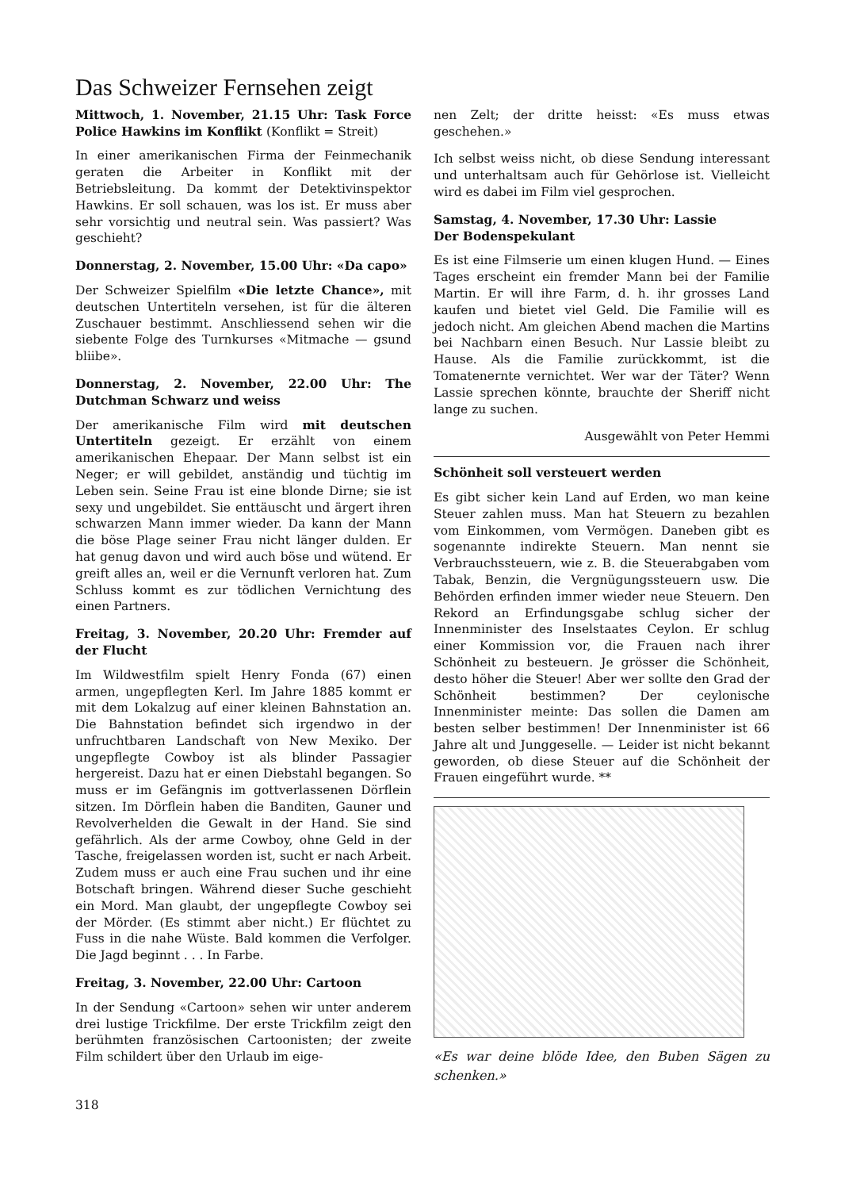Das Schweizer Fernsehen zeigt
Mittwoch, 1. November, 21.15 Uhr: Task Force Police Hawkins im Konflikt (Konflikt = Streit)
In einer amerikanischen Firma der Feinmechanik geraten die Arbeiter in Konflikt mit der Betriebsleitung. Da kommt der Detektivinspektor Hawkins. Er soll schauen, was los ist. Er muss aber sehr vorsichtig und neutral sein. Was passiert? Was geschieht?
Donnerstag, 2. November, 15.00 Uhr: «Da capo»
Der Schweizer Spielfilm «Die letzte Chance», mit deutschen Untertiteln versehen, ist für die älteren Zuschauer bestimmt. Anschliessend sehen wir die siebente Folge des Turnkurses «Mitmache — gsund bliibe».
Donnerstag, 2. November, 22.00 Uhr: The Dutchman Schwarz und weiss
Der amerikanische Film wird mit deutschen Untertiteln gezeigt. Er erzählt von einem amerikanischen Ehepaar. Der Mann selbst ist ein Neger; er will gebildet, anständig und tüchtig im Leben sein. Seine Frau ist eine blonde Dirne; sie ist sexy und ungebildet. Sie enttäuscht und ärgert ihren schwarzen Mann immer wieder. Da kann der Mann die böse Plage seiner Frau nicht länger dulden. Er hat genug davon und wird auch böse und wütend. Er greift alles an, weil er die Vernunft verloren hat. Zum Schluss kommt es zur tödlichen Vernichtung des einen Partners.
Freitag, 3. November, 20.20 Uhr: Fremder auf der Flucht
Im Wildwestfilm spielt Henry Fonda (67) einen armen, ungepflegten Kerl. Im Jahre 1885 kommt er mit dem Lokalzug auf einer kleinen Bahnstation an. Die Bahnstation befindet sich irgendwo in der unfruchtbaren Landschaft von New Mexiko. Der ungepflegte Cowboy ist als blinder Passagier hergereist. Dazu hat er einen Diebstahl begangen. So muss er im Gefängnis im gottverlassenen Dörflein sitzen. Im Dörflein haben die Banditen, Gauner und Revolverhelden die Gewalt in der Hand. Sie sind gefährlich. Als der arme Cowboy, ohne Geld in der Tasche, freigelassen worden ist, sucht er nach Arbeit. Zudem muss er auch eine Frau suchen und ihr eine Botschaft bringen. Während dieser Suche geschieht ein Mord. Man glaubt, der ungepflegte Cowboy sei der Mörder. (Es stimmt aber nicht.) Er flüchtet zu Fuss in die nahe Wüste. Bald kommen die Verfolger. Die Jagd beginnt . . . In Farbe.
Freitag, 3. November, 22.00 Uhr: Cartoon
In der Sendung «Cartoon» sehen wir unter anderem drei lustige Trickfilme. Der erste Trickfilm zeigt den berühmten französischen Cartoonisten; der zweite Film schildert über den Urlaub im eige-
318
nen Zelt; der dritte heisst: «Es muss etwas geschehen.»
Ich selbst weiss nicht, ob diese Sendung interessant und unterhaltsam auch für Gehörlose ist. Vielleicht wird es dabei im Film viel gesprochen.
Samstag, 4. November, 17.30 Uhr: Lassie
Der Bodenspekulant
Es ist eine Filmserie um einen klugen Hund. — Eines Tages erscheint ein fremder Mann bei der Familie Martin. Er will ihre Farm, d. h. ihr grosses Land kaufen und bietet viel Geld. Die Familie will es jedoch nicht. Am gleichen Abend machen die Martins bei Nachbarn einen Besuch. Nur Lassie bleibt zu Hause. Als die Familie zurückkommt, ist die Tomatenernte vernichtet. Wer war der Täter? Wenn Lassie sprechen könnte, brauchte der Sheriff nicht lange zu suchen.
Ausgewählt von Peter Hemmi
Schönheit soll versteuert werden
Es gibt sicher kein Land auf Erden, wo man keine Steuer zahlen muss. Man hat Steuern zu bezahlen vom Einkommen, vom Vermögen. Daneben gibt es sogenannte indirekte Steuern. Man nennt sie Verbrauchssteuern, wie z. B. die Steuerabgaben vom Tabak, Benzin, die Vergnügungssteuern usw. Die Behörden erfinden immer wieder neue Steuern. Den Rekord an Erfindungsgabe schlug sicher der Innenminister des Inselstaates Ceylon. Er schlug einer Kommission vor, die Frauen nach ihrer Schönheit zu besteuern. Je grösser die Schönheit, desto höher die Steuer! Aber wer sollte den Grad der Schönheit bestimmen? Der ceylonische Innenminister meinte: Das sollen die Damen am besten selber bestimmen! Der Innenminister ist 66 Jahre alt und Junggeselle. — Leider ist nicht bekannt geworden, ob diese Steuer auf die Schönheit der Frauen eingeführt wurde. **
«Es war deine blöde Idee, den Buben Sägen zu schenken.»